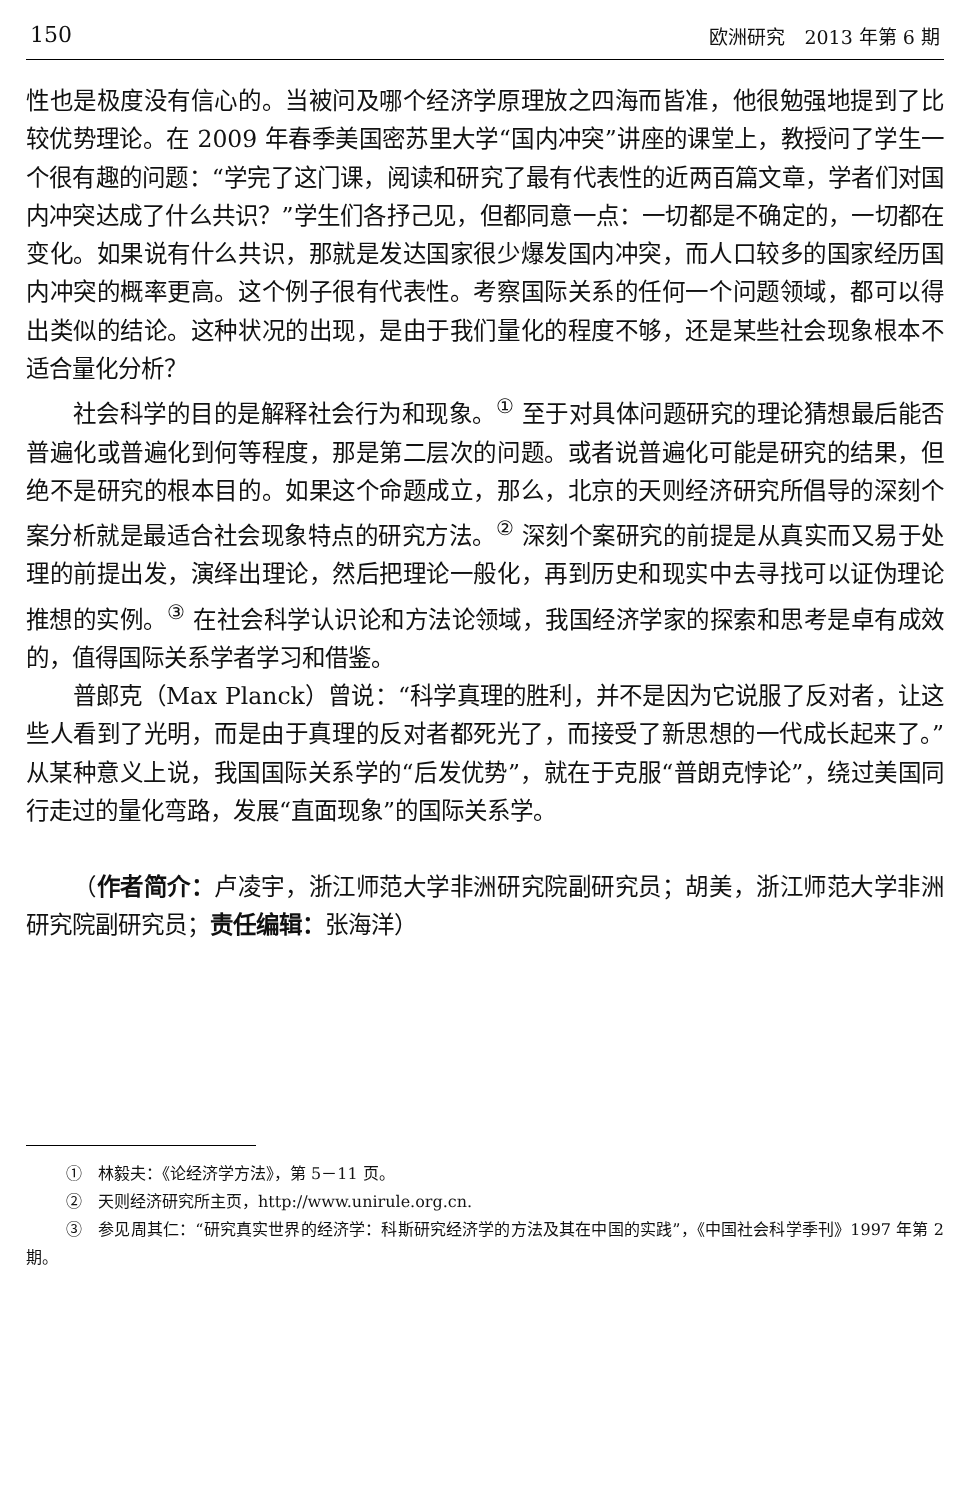150 欧洲研究　2013 年第 6 期
性也是极度没有信心的。当被问及哪个经济学原理放之四海而皆准，他很勉强地提到了比较优势理论。在 2009 年春季美国密苏里大学“国内冲突”讲座的课堂上，教授问了学生一个很有趣的问题：“学完了这门课，阅读和研究了最有代表性的近两百篇文章，学者们对国内冲突达成了什么共识？”学生们各抒己见，但都同意一点：一切都是不确定的，一切都在变化。如果说有什么共识，那就是发达国家很少爆发国内冲突，而人口较多的国家经历国内冲突的概率更高。这个例子很有代表性。考察国际关系的任何一个问题领域，都可以得出类似的结论。这种状况的出现，是由于我们量化的程度不够，还是某些社会现象根本不适合量化分析？
社会科学的目的是解释社会行为和现象。<sup>①</sup> 至于对具体问题研究的理论猜想最后能否普遍化或普遍化到何等程度，那是第二层次的问题。或者说普遍化可能是研究的结果，但绝不是研究的根本目的。如果这个命题成立，那么，北京的天则经济研究所倡导的深刻个案分析就是最适合社会现象特点的研究方法。<sup>②</sup> 深刻个案研究的前提是从真实而又易于处理的前提出发，演绎出理论，然后把理论一般化，再到历史和现实中去寻找可以证伪理论推想的实例。<sup>③</sup> 在社会科学认识论和方法论领域，我国经济学家的探索和思考是卓有成效的，值得国际关系学者学习和借鉴。
普郎克（Max Planck）曾说：“科学真理的胜利，并不是因为它说服了反对者，让这些人看到了光明，而是由于真理的反对者都死光了，而接受了新思想的一代成长起来了。”从某种意义上说，我国国际关系学的“后发优势”，就在于克服“普朗克悖论”，绕过美国同行走过的量化弯路，发展“直面现象”的国际关系学。
（作者简介：卢凌宇，浙江师范大学非洲研究院副研究员；胡美，浙江师范大学非洲研究院副研究员；责任编辑：张海洋）
①　林毅夫：《论经济学方法》，第 5－11 页。
②　天则经济研究所主页，http://www.unirule.org.cn.
③　参见周其仁：“研究真实世界的经济学：科斯研究经济学的方法及其在中国的实践”，《中国社会科学季刊》1997 年第 2 期。